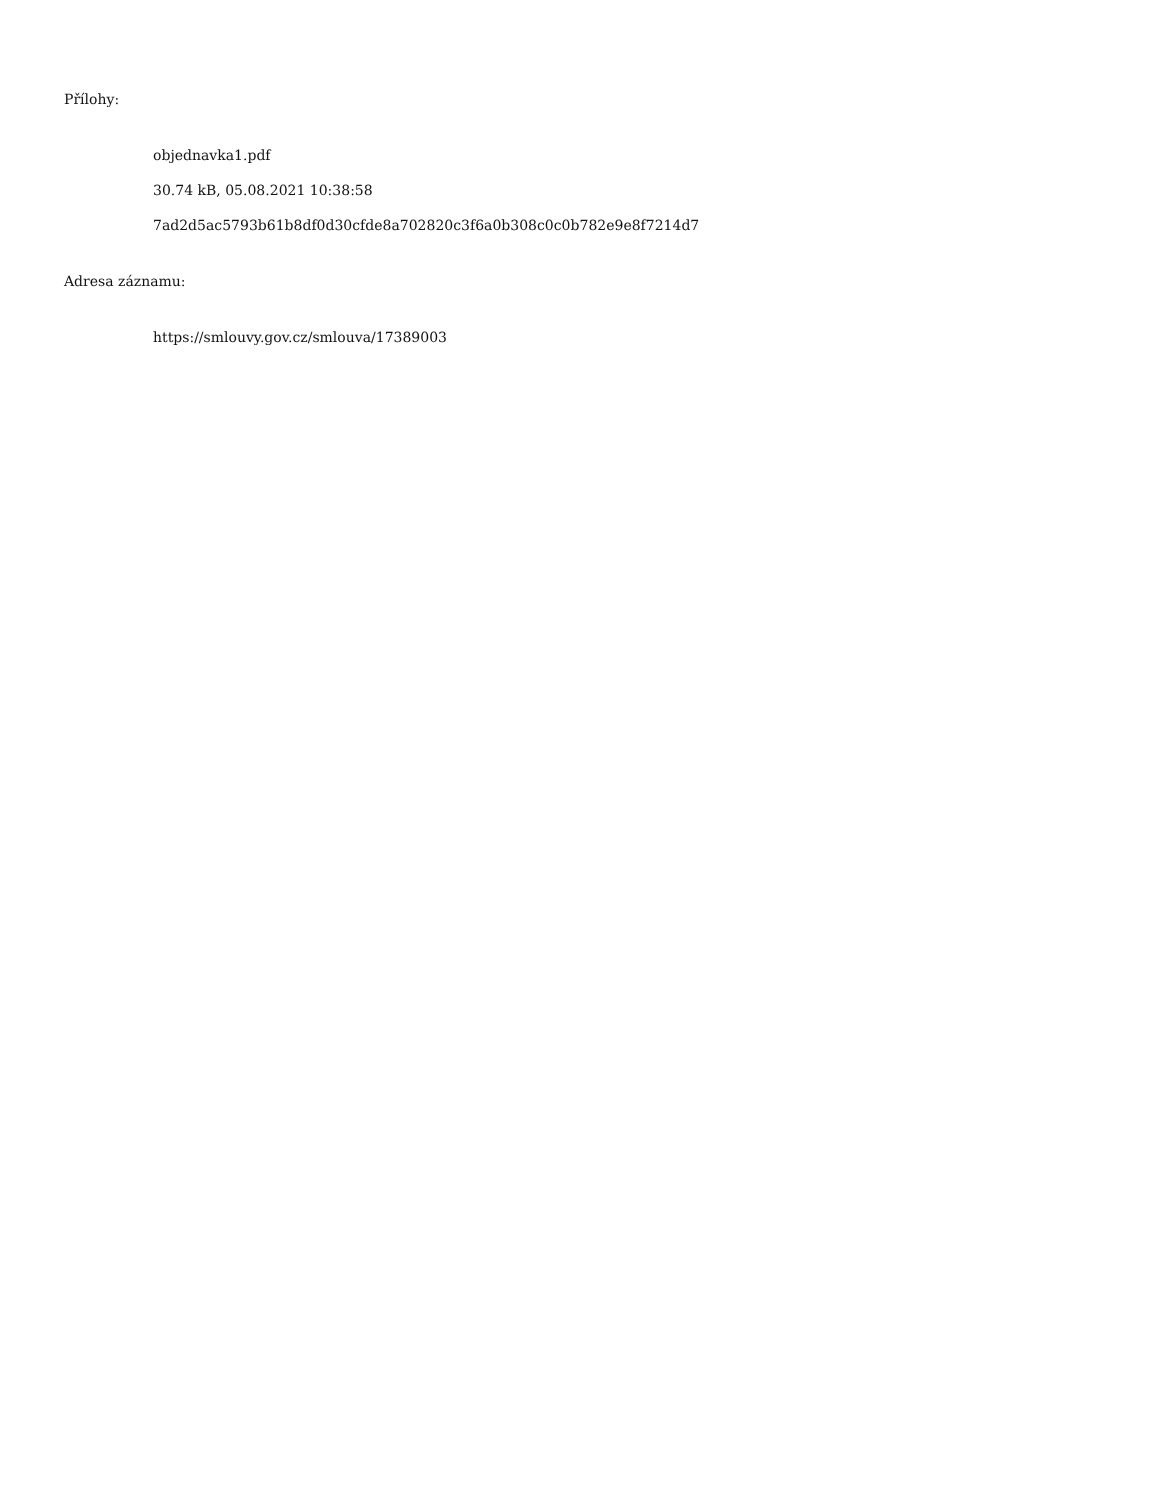Přílohy:
objednavka1.pdf
30.74 kB, 05.08.2021 10:38:58
7ad2d5ac5793b61b8df0d30cfde8a702820c3f6a0b308c0c0b782e9e8f7214d7
Adresa záznamu:
https://smlouvy.gov.cz/smlouva/17389003